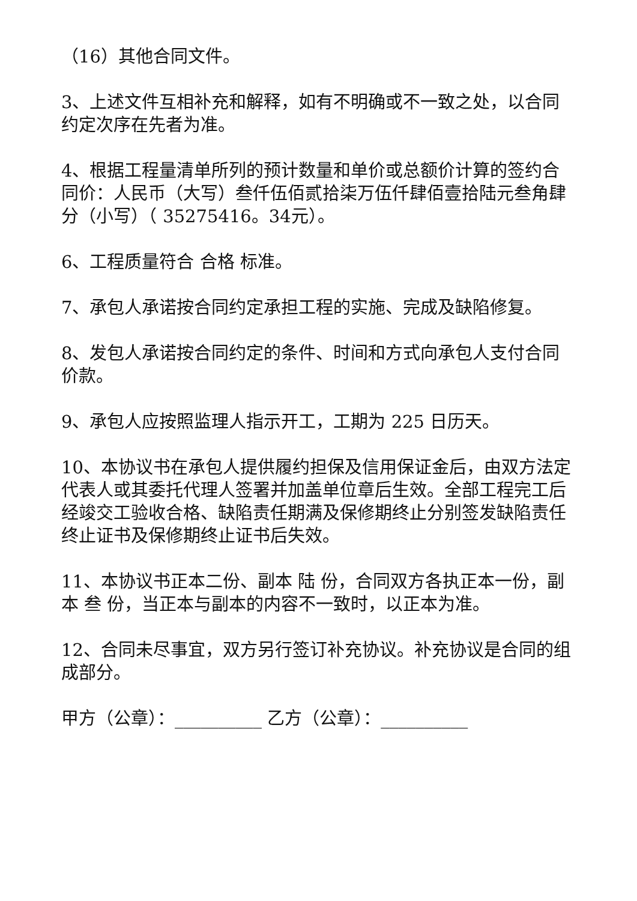（16）其他合同文件。
3、上述文件互相补充和解释，如有不明确或不一致之处，以合同约定次序在先者为准。
4、根据工程量清单所列的预计数量和单价或总额价计算的签约合同价：人民币（大写）叁仟伍佰贰拾柒万伍仟肆佰壹拾陆元叁角肆分（小写）（ 35275416。34元）。
6、工程质量符合 合格 标准。
7、承包人承诺按合同约定承担工程的实施、完成及缺陷修复。
8、发包人承诺按合同约定的条件、时间和方式向承包人支付合同价款。
9、承包人应按照监理人指示开工，工期为 225 日历天。
10、本协议书在承包人提供履约担保及信用保证金后，由双方法定代表人或其委托代理人签署并加盖单位章后生效。全部工程完工后经竣交工验收合格、缺陷责任期满及保修期终止分别签发缺陷责任终止证书及保修期终止证书后失效。
11、本协议书正本二份、副本 陆 份，合同双方各执正本一份，副本 叁 份，当正本与副本的内容不一致时，以正本为准。
12、合同未尽事宜，双方另行签订补充协议。补充协议是合同的组成部分。
甲方（公章）：__________ 乙方（公章）：__________